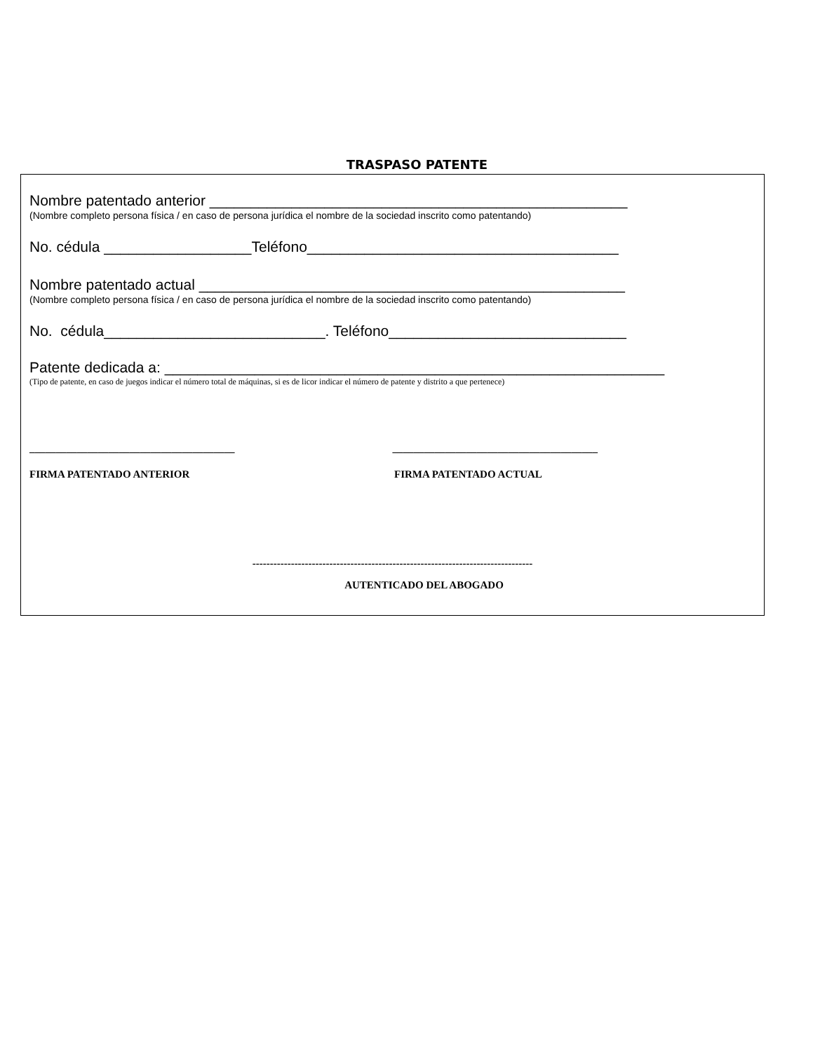TRASPASO PATENTE
Nombre patentado anterior ___________________________________________________
(Nombre completo persona física / en caso de persona jurídica el nombre de la sociedad inscrito como patentando)
No. cédula __________________Teléfono______________________________________
Nombre patentado actual ____________________________________________________
(Nombre completo persona física / en caso de persona jurídica el nombre de la sociedad inscrito como patentando)
No. cédula___________________________. Teléfono_____________________________
Patente dedicada a: _____________________________________________________________
(Tipo de patente, en caso de juegos indicar el número total de máquinas, si es de licor indicar el número de patente y distrito a que pertenece)
_______________________________________ _______________________________________
FIRMA PATENTADO ANTERIOR FIRMA PATENTADO ACTUAL
--------------------------------------------------------------------------------
AUTENTICADO DEL ABOGADO